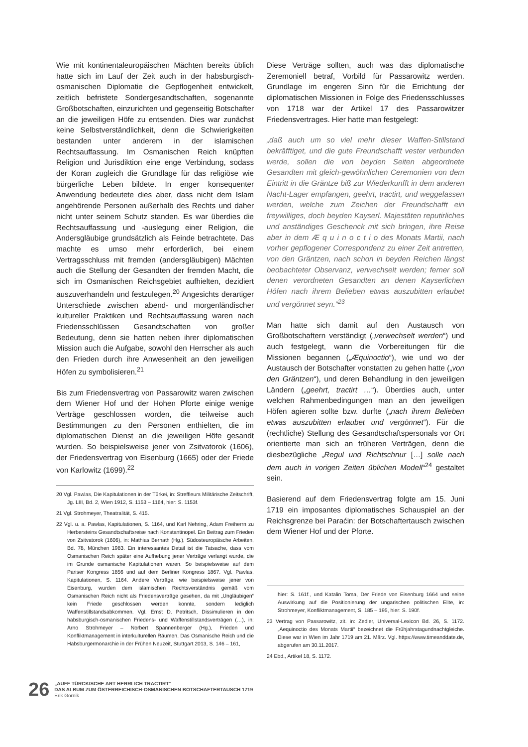Wie mit kontinentaleuropäischen Mächten bereits üblich hatte sich im Lauf der Zeit auch in der habsburgisch-osmanischen Diplomatie die Gepflogenheit entwickelt, zeitlich befristete Sondergesandtschaften, sogenannte Großbotschaften, einzurichten und gegenseitig Botschafter an die jeweiligen Höfe zu entsenden. Dies war zunächst keine Selbstverständlichkeit, denn die Schwierigkeiten bestanden unter anderem in der islamischen Rechtsauffassung. Im Osmanischen Reich knüpften Religion und Jurisdiktion eine enge Verbindung, sodass der Koran zugleich die Grundlage für das religiöse wie bürgerliche Leben bildete. In enger konsequenter Anwendung bedeutete dies aber, dass nicht dem Islam angehörende Personen außerhalb des Rechts und daher nicht unter seinem Schutz standen. Es war überdies die Rechtsauffassung und -auslegung einer Religion, die Andersgläubige grundsätzlich als Feinde betrachtete. Das machte es umso mehr erforderlich, bei einem Vertragsschluss mit fremden (andersgläubigen) Mächten auch die Stellung der Gesandten der fremden Macht, die sich im Osmanischen Reichsgebiet aufhielten, dezidiert auszuverhandeln und festzulegen.<sup>20</sup> Angesichts derartiger Unterschiede zwischen abend- und morgenländischer kultureller Praktiken und Rechtsauffassung waren nach Friedensschlüssen Gesandtschaften von großer Bedeutung, denn sie hatten neben ihrer diplomatischen Mission auch die Aufgabe, sowohl den Herrscher als auch den Frieden durch ihre Anwesenheit an den jeweiligen Höfen zu symbolisieren.<sup>21</sup>
Bis zum Friedensvertrag von Passarowitz waren zwischen dem Wiener Hof und der Hohen Pforte einige wenige Verträge geschlossen worden, die teilweise auch Bestimmungen zu den Personen enthielten, die im diplomatischen Dienst an die jeweiligen Höfe gesandt wurden. So beispielsweise jener von Zsitvatorok (1606), der Friedensvertrag von Eisenburg (1665) oder der Friede von Karlowitz (1699).<sup>22</sup>
20 Vgl. Pawlas, Die Kapitulationen in der Türkei, in: Streffleurs Militärische Zeitschrift, Jg. LIII, Bd. 2, Wien 1912, S. 1153 – 1164, hier: S. 1153f.
21 Vgl. Strohmeyer, Theatralität, S. 415.
22 Vgl. u. a. Pawlas, Kapitulationen, S. 1164, und Karl Nehring, Adam Freiherrn zu Herbersteins Gesandtschaftsreise nach Konstantinopel. Ein Beitrag zum Frieden von Zsitvatorok (1606), in: Mathias Bernath (Hg.), Südosteuropäische Arbeiten, Bd. 78, München 1983. Ein interessantes Detail ist die Tatsache, dass vom Osmanischen Reich später eine Aufhebung jener Verträge verlangt wurde, die im Grunde osmanische Kapitulationen waren. So beispielsweise auf dem Pariser Kongress 1856 und auf dem Berliner Kongress 1867. Vgl. Pawlas, Kapitulationen, S. 1164. Andere Verträge, wie beispielsweise jener von Eisenburg, wurden dem islamischen Rechtsverständnis gemäß vom Osmanischen Reich nicht als Friedensverträge gesehen, da mit „Ungläubigen“ kein Friede geschlossen werden konnte, sondern lediglich Waffenstillstandsabkommen. Vgl. Ernst D. Petritsch, Dissimulieren in den habsburgisch-osmanischen Friedens- und Waffenstillstandsverträgen (…), in: Arno Strohmeyer – Norbert Spannenberger (Hg.), Frieden und Konfliktmanagement in interkulturellen Räumen. Das Osmanische Reich und die Habsburgermonarchie in der Frühen Neuzeit, Stuttgart 2013, S. 146 – 161,
Diese Verträge sollten, auch was das diplomatische Zeremoniell betraf, Vorbild für Passarowitz werden. Grundlage im engeren Sinn für die Errichtung der diplomatischen Missionen in Folge des Friedensschlusses von 1718 war der Artikel 17 des Passarowitzer Friedensvertrages. Hier hatte man festgelegt:
„daß auch um so viel mehr dieser Waffen-Stillstand bekräfftiget, und die gute Freundschafft vester verbunden werde, sollen die von beyden Seiten abgeordnete Gesandten mit gleich-gewöhnlichen Ceremonien von dem Eintritt in die Gräntze biß zur Wiederkunfft in dem anderen Nacht-Lager empfangen, geehrt, tractirt, und weggelassen werden, welche zum Zeichen der Freundschafft ein freywilliges, doch beyden Kayserl. Majestäten reputirliches und anständiges Geschenck mit sich bringen, ihre Reise aber in dem Æ q u i n o c t i o des Monats Martii, nach vorher gepflogener Correspondenz zu einer Zeit antretten, von den Gräntzen, nach schon in beyden Reichen längst beobachteter Observanz, verwechselt werden; ferner soll denen verordneten Gesandten an denen Kayserlichen Höfen nach ihrem Belieben etwas auszubitten erlaubet und vergönnet seyn.“<sup>23</sup>
Man hatte sich damit auf den Austausch von Großbotschaftern verständigt („verwechselt werden“) und auch festgelegt, wann die Vorbereitungen für die Missionen begannen („Æquinoctio“), wie und wo der Austausch der Botschafter vonstatten zu gehen hatte („von den Gräntzen“), und deren Behandlung in den jeweiligen Ländern („geehrt, tractirt …“). Überdies auch, unter welchen Rahmenbedingungen man an den jeweiligen Höfen agieren sollte bzw. durfte („nach ihrem Belieben etwas auszubitten erlaubet und vergönnet“). Für die (rechtliche) Stellung des Gesandtschaftspersonals vor Ort orientierte man sich an früheren Verträgen, denn die diesbezügliche „Regul und Richtschnur […] solle nach dem auch in vorigen Zeiten üblichen Modell“<sup>24</sup> gestaltet sein.
Basierend auf dem Friedensvertrag folgte am 15. Juni 1719 ein imposantes diplomatisches Schauspiel an der Reichsgrenze bei Paraćin: der Botschaftertausch zwischen dem Wiener Hof und der Pforte.
hier: S. 161f., und Katalin Toma, Der Friede von Eisenburg 1664 und seine Auswirkung auf die Positionierung der ungarischen politischen Elite, in: Strohmeyer, Konfliktmanagement, S. 185 – 195, hier: S. 190f.
23 Vertrag von Passarowitz, zit. in: Zedler, Universal-Lexicon Bd. 26, S. 1172. „Aequinoctio des Monats Martii“ bezeichnet die Frühjahrstagundnachtgleiche. Diese war in Wien im Jahr 1719 am 21. März. Vgl. https://www.timeanddate.de, abgerufen am 30.11.2017.
24 Ebd., Artikel 18, S. 1172.
26
„AUFF TÜRCKISCHE ART HERRLICH TRACTIRT“
DAS ALBUM ZUM ÖSTERREICHISCH-OSMANISCHEN BOTSCHAFTERTAUSCH 1719
Erik Gornik